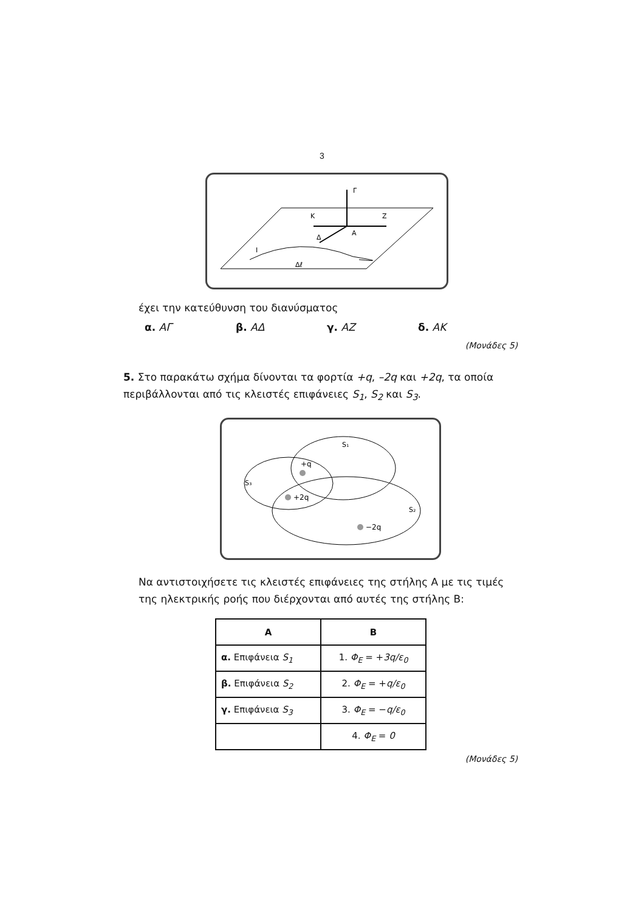3
Γ
Κ
Ζ
Α
Δ
Ι
Δℓ
έχει την κατεύθυνση του διανύσματος
α. ΑΓ β. ΑΔ γ. ΑΖ δ. ΑΚ
(Μονάδες 5)
5. Στο παρακάτω σχήμα δίνονται τα φορτία +q, –2q και +2q, τα οποία περιβάλλονται από τις κλειστές επιφάνειες S<sub>1</sub>, S<sub>2</sub> και S<sub>3</sub>.
S₁
S₃
S₂
+q
+2q
−2q
Να αντιστοιχήσετε τις κλειστές επιφάνειες της στήλης Α με τις τιμές της ηλεκτρικής ροής που διέρχονται από αυτές της στήλης Β:
| Α | Β |
| --- | --- |
| α. Επιφάνεια S<sub>1</sub> | 1. Φ<sub>Ε</sub> = + 3q/ε<sub>0</sub> |
| β. Επιφάνεια S<sub>2</sub> | 2. Φ<sub>Ε</sub> = + q/ε<sub>0</sub> |
| γ. Επιφάνεια S<sub>3</sub> | 3. Φ<sub>Ε</sub> = − q/ε<sub>0</sub> |
| | 4. Φ<sub>Ε</sub> = 0 |
(Μονάδες 5)